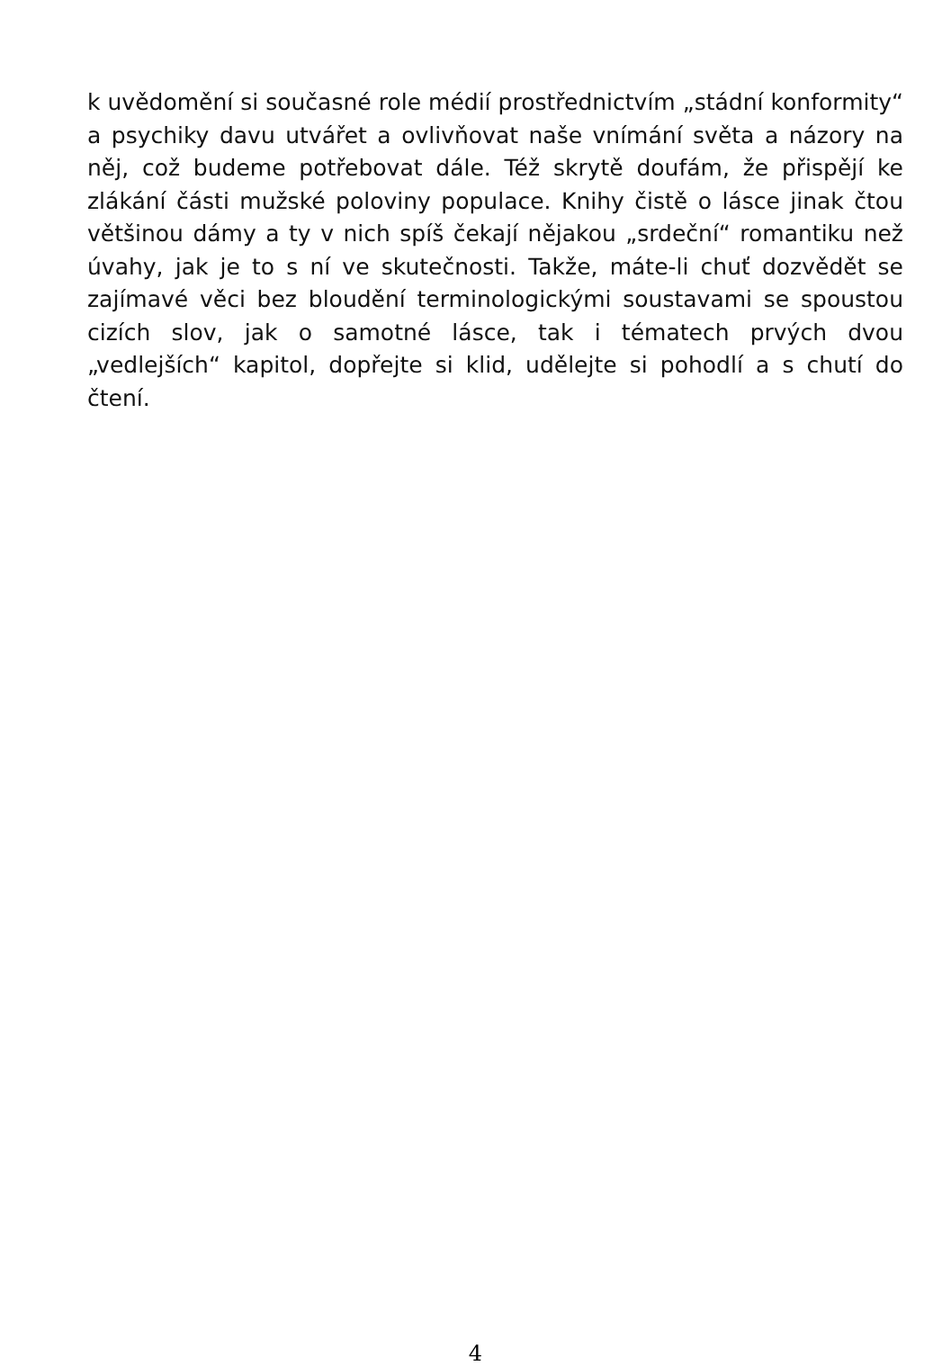k uvědomění si současné role médií prostřednictvím „stádní konformity“ a psychiky davu utvářet a ovlivňovat naše vnímání světa a názory na něj, což budeme potřebovat dále. Též skrytě doufám, že přispějí ke zlákání části mužské poloviny populace. Knihy čistě o lásce jinak čtou většinou dámy a ty v nich spíš čekají nějakou „srdeční“ romantiku než úvahy, jak je to s ní ve skutečnosti. Takže, máte-li chuť dozvědět se zajímavé věci bez bloudění terminologickými soustavami se spoustou cizích slov, jak o samotné lásce, tak i tématech prvých dvou „vedlejších“ kapitol, dopřejte si klid, udělejte si pohodlí a s chutí do čtení.
4